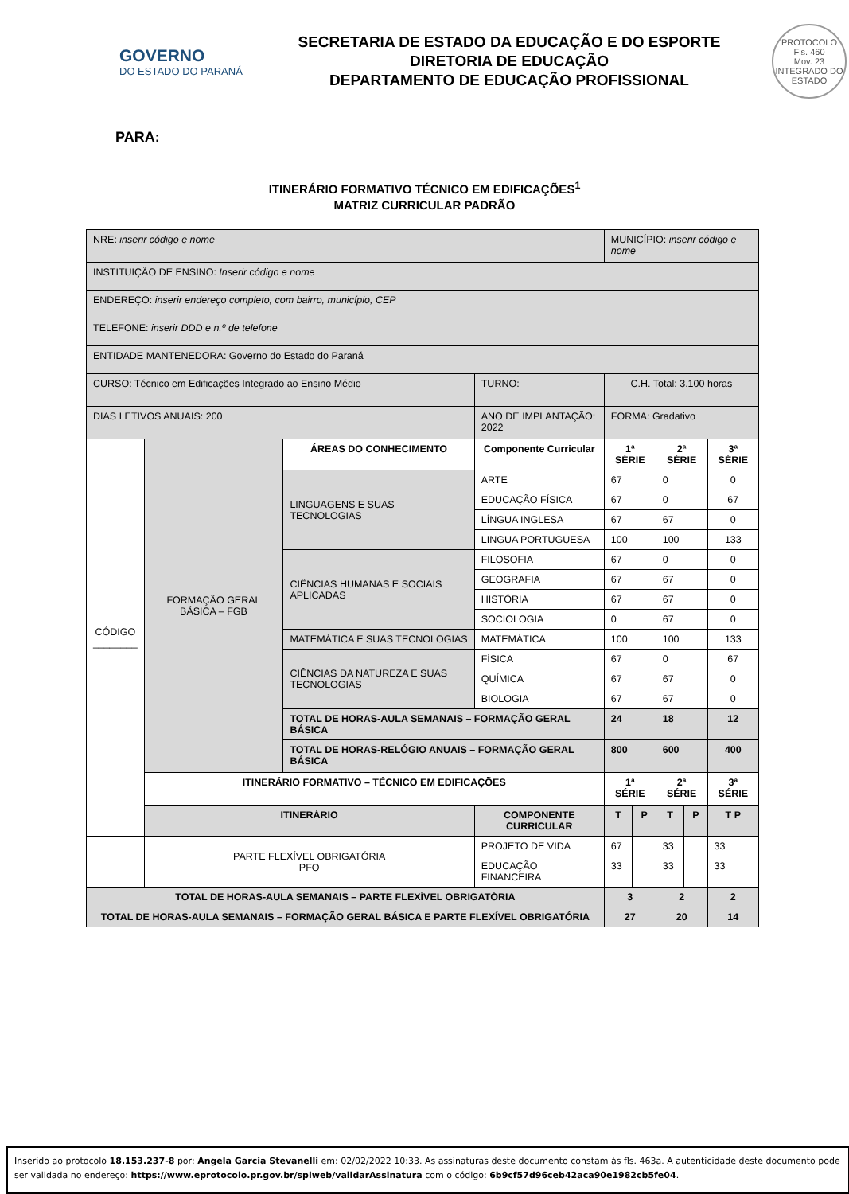GOVERNO
DO ESTADO DO PARANÁ
SECRETARIA DE ESTADO DA EDUCAÇÃO E DO ESPORTE
DIRETORIA DE EDUCAÇÃO
DEPARTAMENTO DE EDUCAÇÃO PROFISSIONAL
PROTOCOLO
Fls. 460
Mov. 23
INTEGRADO DO ESTADO
PARA:
ITINERÁRIO FORMATIVO TÉCNICO EM EDIFICAÇÕES<sup>1</sup>
MATRIZ CURRICULAR PADRÃO
| NRE: inserir código e nome | | | | MUNICÍPIO: inserir código e nome | | | | |
| INSTITUIÇÃO DE ENSINO: Inserir código e nome | | | | | | | | |
| ENDEREÇO: inserir endereço completo, com bairro, município, CEP | | | | | | | | |
| TELEFONE: inserir DDD e n.º de telefone | | | | | | | | |
| ENTIDADE MANTENEDORA: Governo do Estado do Paraná | | | | | | | | |
| CURSO: Técnico em Edificações Integrado ao Ensino Médio | | | TURNO: | C.H. Total: 3.100 horas | | | | |
| DIAS LETIVOS ANUAIS: 200 | | | ANO DE IMPLANTAÇÃO: 2022 | FORMA: Gradativo | | | | |
| CÓDIGO ________ | FORMAÇÃO GERAL BÁSICA – FGB | ÁREAS DO CONHECIMENTO | Componente Curricular | 1ª SÉRIE | | 2ª SÉRIE | | 3ª SÉRIE |
| | | LINGUAGENS E SUAS TECNOLOGIAS | ARTE | 67 | | 0 | | 0 |
| | | | EDUCAÇÃO FÍSICA | 67 | | 0 | | 67 |
| | | | LÍNGUA INGLESA | 67 | | 67 | | 0 |
| | | | LINGUA PORTUGUESA | 100 | | 100 | | 133 |
| | | CIÊNCIAS HUMANAS E SOCIAIS APLICADAS | FILOSOFIA | 67 | | 0 | | 0 |
| | | | GEOGRAFIA | 67 | | 67 | | 0 |
| | | | HISTÓRIA | 67 | | 67 | | 0 |
| | | | SOCIOLOGIA | 0 | | 67 | | 0 |
| | | MATEMÁTICA E SUAS TECNOLOGIAS | MATEMÁTICA | 100 | | 100 | | 133 |
| | | CIÊNCIAS DA NATUREZA E SUAS TECNOLOGIAS | FÍSICA | 67 | | 0 | | 67 |
| | | | QUÍMICA | 67 | | 67 | | 0 |
| | | | BIOLOGIA | 67 | | 67 | | 0 |
| | | TOTAL DE HORAS-AULA SEMANAIS – FORMAÇÃO GERAL BÁSICA | | 24 | | 18 | | 12 |
| | | TOTAL DE HORAS-RELÓGIO ANUAIS – FORMAÇÃO GERAL BÁSICA | | 800 | | 600 | | 400 |
| | ITINERÁRIO FORMATIVO – TÉCNICO EM EDIFICAÇÕES | | | 1ª SÉRIE | | 2ª SÉRIE | | 3ª SÉRIE |
| | ITINERÁRIO | | COMPONENTE CURRICULAR | T | P | T | P | T P |
| | PARTE FLEXÍVEL OBRIGATÓRIA PFO | | PROJETO DE VIDA | 67 | | 33 | | 33 |
| | | | EDUCAÇÃO FINANCEIRA | 33 | | 33 | | 33 |
| TOTAL DE HORAS-AULA SEMANAIS – PARTE FLEXÍVEL OBRIGATÓRIA | | | | 3 | | 2 | | 2 |
| TOTAL DE HORAS-AULA SEMANAIS – FORMAÇÃO GERAL BÁSICA E PARTE FLEXÍVEL OBRIGATÓRIA | | | | 27 | | 20 | | 14 |
Inserido ao protocolo 18.153.237-8 por: Angela Garcia Stevanelli em: 02/02/2022 10:33. As assinaturas deste documento constam às fls. 463a. A autenticidade deste documento pode ser validada no endereço: https://www.eprotocolo.pr.gov.br/spiweb/validarAssinatura com o código: 6b9cf57d96ceb42aca90e1982cb5fe04.